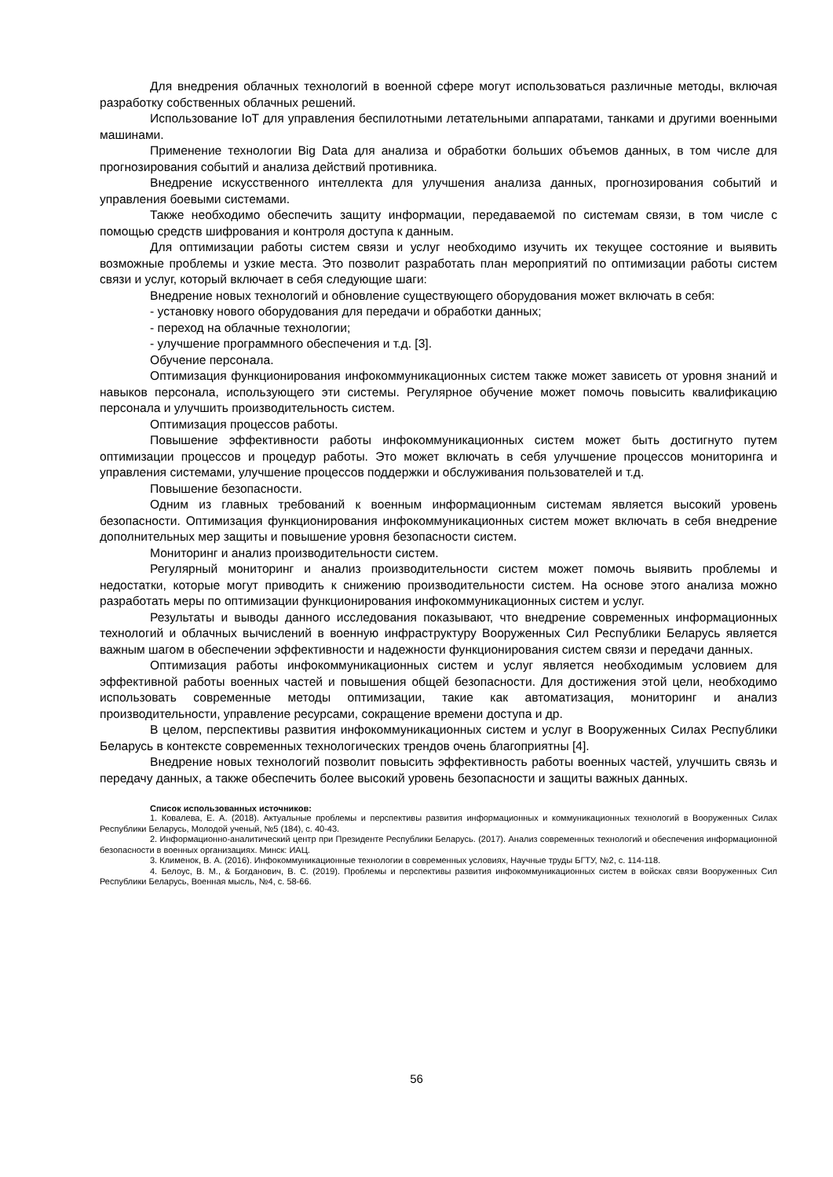Для внедрения облачных технологий в военной сфере могут использоваться различные методы, включая разработку собственных облачных решений.
Использование IoT для управления беспилотными летательными аппаратами, танками и другими военными машинами.
Применение технологии Big Data для анализа и обработки больших объемов данных, в том числе для прогнозирования событий и анализа действий противника.
Внедрение искусственного интеллекта для улучшения анализа данных, прогнозирования событий и управления боевыми системами.
Также необходимо обеспечить защиту информации, передаваемой по системам связи, в том числе с помощью средств шифрования и контроля доступа к данным.
Для оптимизации работы систем связи и услуг необходимо изучить их текущее состояние и выявить возможные проблемы и узкие места. Это позволит разработать план мероприятий по оптимизации работы систем связи и услуг, который включает в себя следующие шаги:
Внедрение новых технологий и обновление существующего оборудования может включать в себя:
- установку нового оборудования для передачи и обработки данных;
- переход на облачные технологии;
- улучшение программного обеспечения и т.д. [3].
Обучение персонала.
Оптимизация функционирования инфокоммуникационных систем также может зависеть от уровня знаний и навыков персонала, использующего эти системы. Регулярное обучение может помочь повысить квалификацию персонала и улучшить производительность систем.
Оптимизация процессов работы.
Повышение эффективности работы инфокоммуникационных систем может быть достигнуто путем оптимизации процессов и процедур работы. Это может включать в себя улучшение процессов мониторинга и управления системами, улучшение процессов поддержки и обслуживания пользователей и т.д.
Повышение безопасности.
Одним из главных требований к военным информационным системам является высокий уровень безопасности. Оптимизация функционирования инфокоммуникационных систем может включать в себя внедрение дополнительных мер защиты и повышение уровня безопасности систем.
Мониторинг и анализ производительности систем.
Регулярный мониторинг и анализ производительности систем может помочь выявить проблемы и недостатки, которые могут приводить к снижению производительности систем. На основе этого анализа можно разработать меры по оптимизации функционирования инфокоммуникационных систем и услуг.
Результаты и выводы данного исследования показывают, что внедрение современных информационных технологий и облачных вычислений в военную инфраструктуру Вооруженных Сил Республики Беларусь является важным шагом в обеспечении эффективности и надежности функционирования систем связи и передачи данных.
Оптимизация работы инфокоммуникационных систем и услуг является необходимым условием для эффективной работы военных частей и повышения общей безопасности. Для достижения этой цели, необходимо использовать современные методы оптимизации, такие как автоматизация, мониторинг и анализ производительности, управление ресурсами, сокращение времени доступа и др.
В целом, перспективы развития инфокоммуникационных систем и услуг в Вооруженных Силах Республики Беларусь в контексте современных технологических трендов очень благоприятны [4].
Внедрение новых технологий позволит повысить эффективность работы военных частей, улучшить связь и передачу данных, а также обеспечить более высокий уровень безопасности и защиты важных данных.
Список использованных источников:
1. Ковалева, Е. А. (2018). Актуальные проблемы и перспективы развития информационных и коммуникационных технологий в Вооруженных Силах Республики Беларусь, Молодой ученый, №5 (184), с. 40-43.
2. Информационно-аналитический центр при Президенте Республики Беларусь. (2017). Анализ современных технологий и обеспечения информационной безопасности в военных организациях. Минск: ИАЦ.
3. Клименок, В. А. (2016). Инфокоммуникационные технологии в современных условиях, Научные труды БГТУ, №2, с. 114-118.
4. Белоус, В. М., & Богданович, В. С. (2019). Проблемы и перспективы развития инфокоммуникационных систем в войсках связи Вооруженных Сил Республики Беларусь, Военная мысль, №4, с. 58-66.
56